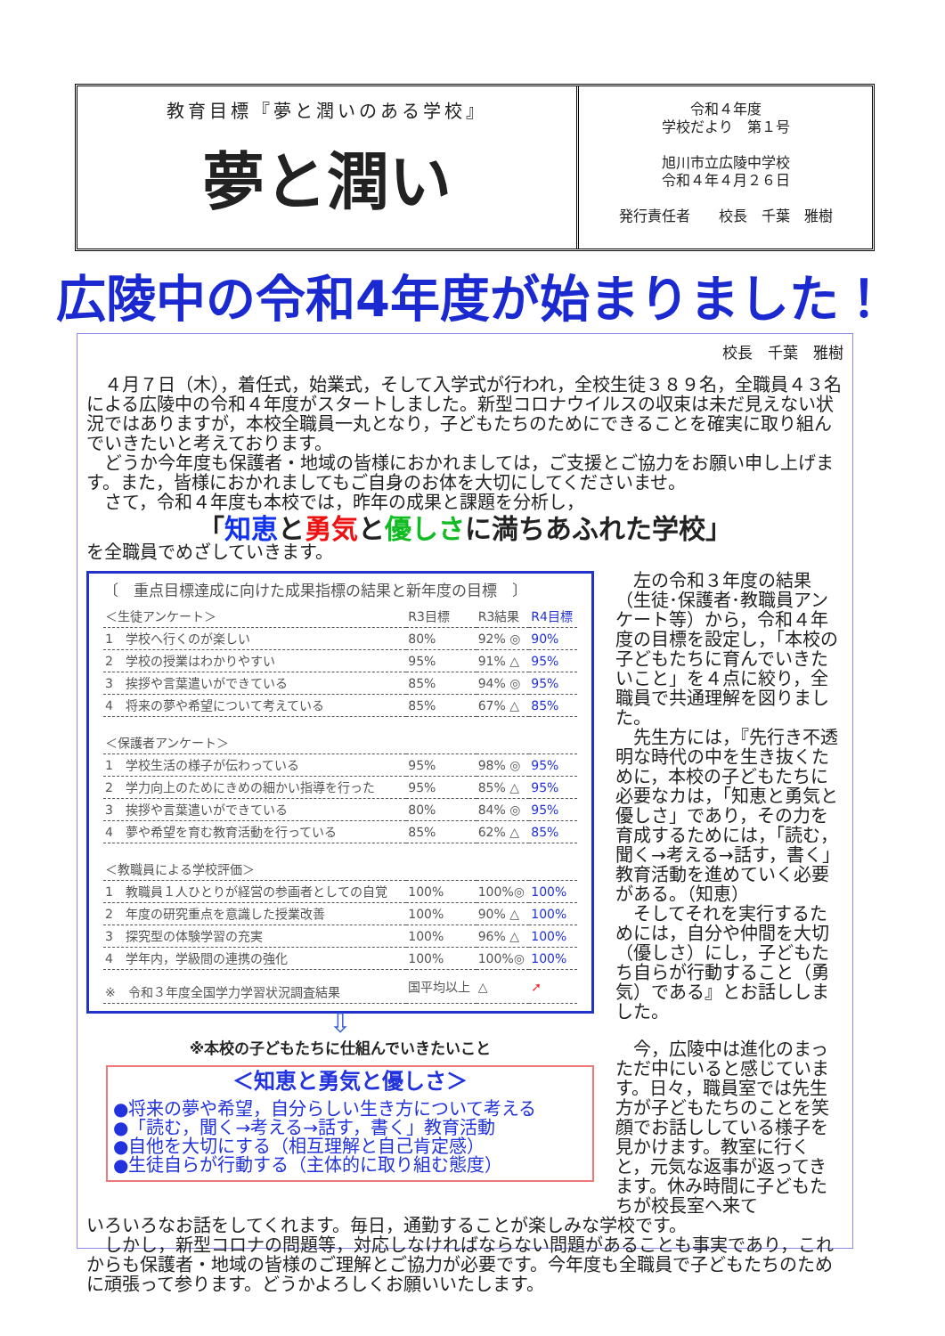教育目標『夢と潤いのある学校』
夢と潤い
令和４年度
学校だより　第１号
旭川市立広陵中学校
令和４年４月２６日
発行責任者　　校長　千葉　雅樹
広陵中の令和4年度が始まりました！
校長　千葉　雅樹
　４月７日（木），着任式，始業式，そして入学式が行われ，全校生徒３８９名，全職員４３名による広陵中の令和４年度がスタートしました。新型コロナウイルスの収束は未だ見えない状況ではありますが，本校全職員一丸となり，子どもたちのためにできることを確実に取り組んでいきたいと考えております。
　どうか今年度も保護者・地域の皆様におかれましては，ご支援とご協力をお願い申し上げます。また，皆様におかれましてもご自身のお体を大切にしてくださいませ。
　さて，令和４年度も本校では，昨年の成果と課題を分析し，
「知恵と勇気と優しさに満ちあふれた学校」
を全職員でめざしていきます。
〔　重点目標達成に向けた成果指標の結果と新年度の目標　〕
| ＜生徒アンケート＞ | R3目標 | R3結果 | R4目標 |
| --- | --- | --- | --- |
| 1 学校へ行くのが楽しい | 80% | 92% ◎ | 90% |
| 2 学校の授業はわかりやすい | 95% | 91% △ | 95% |
| 3 挨拶や言葉遣いができている | 85% | 94% ◎ | 95% |
| 4 将来の夢や希望について考えている | 85% | 67% △ | 85% |
| ＜保護者アンケート＞ | | | |
| 1 学校生活の様子が伝わっている | 95% | 98% ◎ | 95% |
| 2 学力向上のためにきめの細かい指導を行った | 95% | 85% △ | 95% |
| 3 挨拶や言葉遣いができている | 80% | 84% ◎ | 95% |
| 4 夢や希望を育む教育活動を行っている | 85% | 62% △ | 85% |
| ＜教職員による学校評価＞ | | | |
| 1 教職員１人ひとりが経営の参画者としての自覚 | 100% | 100%◎ | 100% |
| 2 年度の研究重点を意識した授業改善 | 100% | 90% △ | 100% |
| 3 探究型の体験学習の充実 | 100% | 96% △ | 100% |
| 4 学年内，学級間の連携の強化 | 100% | 100%◎ | 100% |
| ※ 令和３年度全国学力学習状況調査結果 | 国平均以上 | △ | ➚ |
⇩
※本校の子どもたちに仕組んでいきたいこと
＜知恵と勇気と優しさ＞
●将来の夢や希望，自分らしい生き方について考える
●「読む，聞く→考える→話す，書く」教育活動
●自他を大切にする（相互理解と自己肯定感）
●生徒自らが行動する（主体的に取り組む態度）
　左の令和３年度の結果（生徒･保護者･教職員アンケート等）から，令和４年度の目標を設定し，「本校の子どもたちに育んでいきたいこと」を４点に絞り，全職員で共通理解を図りました。
　先生方には，『先行き不透明な時代の中を生き抜くために，本校の子どもたちに必要なカは，「知恵と勇気と優しさ」であり，その力を育成するためには，「読む，聞く→考える→話す，書く」教育活動を進めていく必要がある。（知恵）
　そしてそれを実行するためには，自分や仲間を大切（優しさ）にし，子どもたち自らが行動すること（勇気）である』とお話ししました。
　今，広陵中は進化のまっただ中にいると感じています。日々，職員室では先生方が子どもたちのことを笑顔でお話ししている様子を見かけます。教室に行くと，元気な返事が返ってきます。休み時間に子どもたちが校長室へ来て
いろいろなお話をしてくれます。毎日，通勤することが楽しみな学校です。
　しかし，新型コロナの問題等，対応しなければならない問題があることも事実であり，これからも保護者・地域の皆様のご理解とご協力が必要です。今年度も全職員で子どもたちのために頑張って参ります。どうかよろしくお願いいたします。